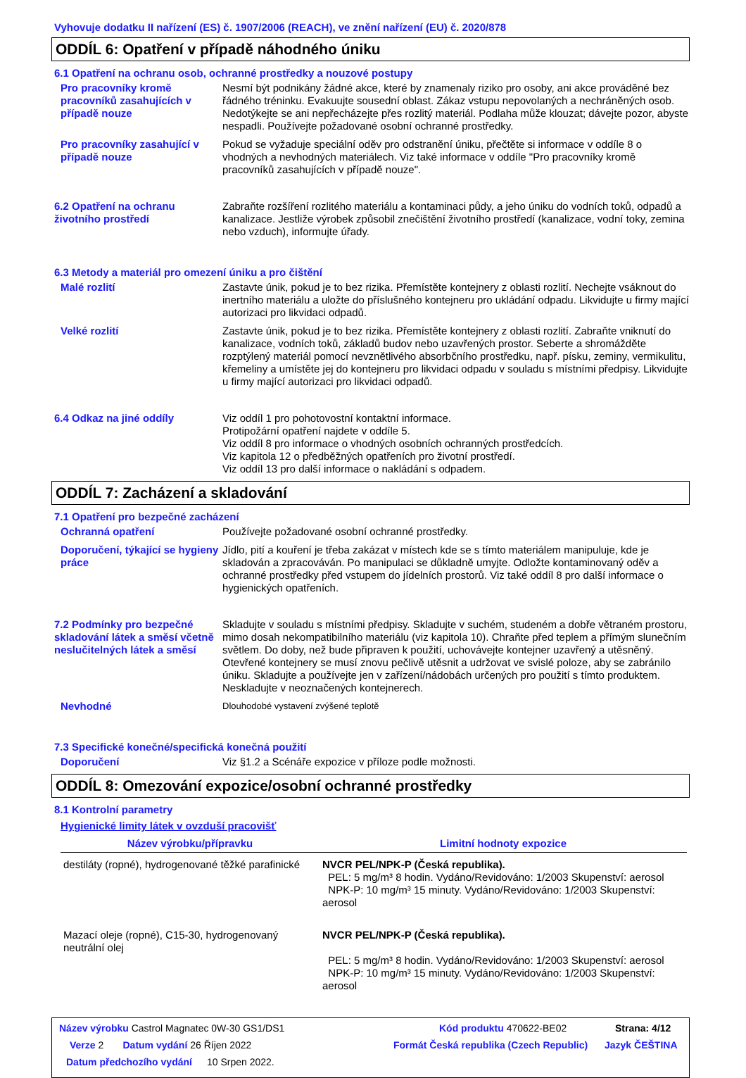Vyhovuje dodatku II nařízení (ES) č. 1907/2006 (REACH), ve znění nařízení (EU) č. 2020/878
ODDÍL 6: Opatření v případě náhodného úniku
6.1 Opatření na ochranu osob, ochranné prostředky a nouzové postupy
Pro pracovníky kromě pracovníků zasahujících v případě nouze
Nesmí být podnikány žádné akce, které by znamenaly riziko pro osoby, ani akce prováděné bez řádného tréninku. Evakuujte sousední oblast. Zákaz vstupu nepovolaných a nechráněných osob. Nedotýkejte se ani nepřecházejte přes rozlitý materiál. Podlaha může klouzat; dávejte pozor, abyste nespadli. Používejte požadované osobní ochranné prostředky.
Pro pracovníky zasahující v případě nouze
Pokud se vyžaduje speciální oděv pro odstranění úniku, přečtěte si informace v oddíle 8 o vhodných a nevhodných materiálech. Viz také informace v oddíle "Pro pracovníky kromě pracovníků zasahujících v případě nouze".
6.2 Opatření na ochranu životního prostředí
Zabraňte rozšíření rozlitého materiálu a kontaminaci půdy, a jeho úniku do vodních toků, odpadů a kanalizace. Jestliže výrobek způsobil znečištění životního prostředí (kanalizace, vodní toky, zemina nebo vzduch), informujte úřady.
6.3 Metody a materiál pro omezení úniku a pro čištění
Malé rozlití Zastavte únik, pokud je to bez rizika. Přemístěte kontejnery z oblasti rozlití. Nechejte vsáknout do inertního materiálu a uložte do příslušného kontejneru pro ukládání odpadu. Likvidujte u firmy mající autorizaci pro likvidaci odpadů.
Velké rozlití Zastavte únik, pokud je to bez rizika. Přemístěte kontejnery z oblasti rozlití. Zabraňte vniknutí do kanalizace, vodních toků, základů budov nebo uzavřených prostor. Seberte a shromážděte rozptýlený materiál pomocí nevznětlivého absorbčního prostředku, např. písku, zeminy, vermikulitu, křemeliny a umístěte jej do kontejneru pro likvidaci odpadu v souladu s místními předpisy. Likvidujte u firmy mající autorizaci pro likvidaci odpadů.
6.4 Odkaz na jiné oddíly Viz oddíl 1 pro pohotovostní kontaktní informace.
Protipožární opatření najdete v oddíle 5.
Viz oddíl 8 pro informace o vhodných osobních ochranných prostředcích.
Viz kapitola 12 o předběžných opatřeních pro životní prostředí.
Viz oddíl 13 pro další informace o nakládání s odpadem.
ODDÍL 7: Zacházení a skladování
7.1 Opatření pro bezpečné zacházení
Ochranná opatření Používejte požadované osobní ochranné prostředky.
Doporučení, týkající se hygieny práce
Jídlo, pití a kouření je třeba zakázat v místech kde se s tímto materiálem manipuluje, kde je skladován a zpracováván. Po manipulaci se důkladně umyjte. Odložte kontaminovaný oděv a ochranné prostředky před vstupem do jídelních prostorů. Viz také oddíl 8 pro další informace o hygienických opatřeních.
7.2 Podmínky pro bezpečné skladování látek a směsí včetně neslučitelných látek a směsí
Skladujte v souladu s místními předpisy. Skladujte v suchém, studeném a dobře větraném prostoru, mimo dosah nekompatibilního materiálu (viz kapitola 10). Chraňte před teplem a přímým slunečním světlem. Do doby, než bude připraven k použití, uchovávejte kontejner uzavřený a utěsněný. Otevřené kontejnery se musí znovu pečlivě utěsnit a udržovat ve svislé poloze, aby se zabránilo úniku. Skladujte a používejte jen v zařízení/nádobách určených pro použití s tímto produktem. Neskladujte v neoznačených kontejnerech.
Nevhodné
Dlouhodobé vystavení zvýšené teplotě
7.3 Specifické konečné/specifická konečná použití
Doporučení Viz §1.2 a Scénáře expozice v příloze podle možnosti.
ODDÍL 8: Omezování expozice/osobní ochranné prostředky
8.1 Kontrolní parametry
Hygienické limity látek v ovzduší pracovišť
| Název výrobku/přípravku | Limitní hodnoty expozice |
| --- | --- |
| destiláty (ropné), hydrogenované těžké parafinické | NVCR PEL/NPK-P (Česká republika). PEL: 5 mg/m³ 8 hodin. Vydáno/Revidováno: 1/2003 Skupenství: aerosol NPK-P: 10 mg/m³ 15 minuty. Vydáno/Revidováno: 1/2003 Skupenství: aerosol |
| Mazací oleje (ropné), C15-30, hydrogenovaný neutrální olej | NVCR PEL/NPK-P (Česká republika). PEL: 5 mg/m³ 8 hodin. Vydáno/Revidováno: 1/2003 Skupenství: aerosol NPK-P: 10 mg/m³ 15 minuty. Vydáno/Revidováno: 1/2003 Skupenství: aerosol |
Název výrobku Castrol Magnatec 0W-30 GS1/DS1 Kód produktu 470622-BE02 Strana: 4/12
Verze 2 Datum vydání 26 Říjen 2022 Formát Česká republika (Czech Republic) Jazyk ČEŠTINA
Datum předchozího vydání 10 Srpen 2022.